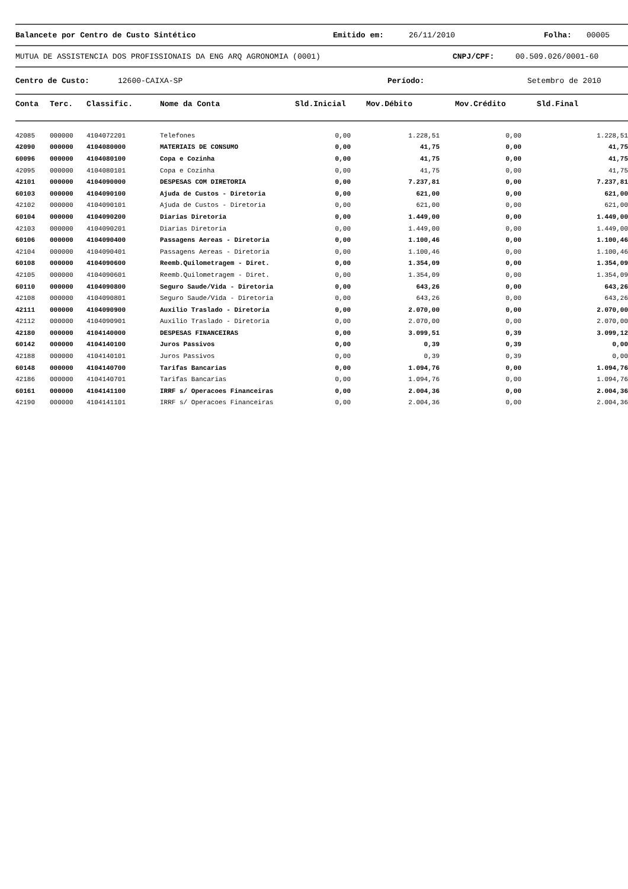Balancete por Centro de Custo Sintético Emitido em: 26/11/2010 Folha: 00005
MUTUA DE ASSISTENCIA DOS PROFISSIONAIS DA ENG ARQ AGRONOMIA (0001) CNPJ/CPF: 00.509.026/0001-60
Centro de Custo: 12600-CAIXA-SP Período: Setembro de 2010
| Conta | Terc. | Classific. | Nome da Conta | Sld.Inicial | Mov.Débito | Mov.Crédito | Sld.Final |
| --- | --- | --- | --- | --- | --- | --- | --- |
| 42085 | 000000 | 4104072201 | Telefones | 0,00 | 1.228,51 | 0,00 | 1.228,51 |
| 42090 | 000000 | 4104080000 | MATERIAIS DE CONSUMO | 0,00 | 41,75 | 0,00 | 41,75 |
| 60096 | 000000 | 4104080100 | Copa e Cozinha | 0,00 | 41,75 | 0,00 | 41,75 |
| 42095 | 000000 | 4104080101 | Copa e Cozinha | 0,00 | 41,75 | 0,00 | 41,75 |
| 42101 | 000000 | 4104090000 | DESPESAS COM DIRETORIA | 0,00 | 7.237,81 | 0,00 | 7.237,81 |
| 60103 | 000000 | 4104090100 | Ajuda de Custos - Diretoria | 0,00 | 621,00 | 0,00 | 621,00 |
| 42102 | 000000 | 4104090101 | Ajuda de Custos - Diretoria | 0,00 | 621,00 | 0,00 | 621,00 |
| 60104 | 000000 | 4104090200 | Diarias Diretoria | 0,00 | 1.449,00 | 0,00 | 1.449,00 |
| 42103 | 000000 | 4104090201 | Diarias Diretoria | 0,00 | 1.449,00 | 0,00 | 1.449,00 |
| 60106 | 000000 | 4104090400 | Passagens Aereas - Diretoria | 0,00 | 1.100,46 | 0,00 | 1.100,46 |
| 42104 | 000000 | 4104090401 | Passagens Aereas - Diretoria | 0,00 | 1.100,46 | 0,00 | 1.100,46 |
| 60108 | 000000 | 4104090600 | Reemb.Quilometragem - Diret. | 0,00 | 1.354,09 | 0,00 | 1.354,09 |
| 42105 | 000000 | 4104090601 | Reemb.Quilometragem - Diret. | 0,00 | 1.354,09 | 0,00 | 1.354,09 |
| 60110 | 000000 | 4104090800 | Seguro Saude/Vida - Diretoria | 0,00 | 643,26 | 0,00 | 643,26 |
| 42108 | 000000 | 4104090801 | Seguro Saude/Vida - Diretoria | 0,00 | 643,26 | 0,00 | 643,26 |
| 42111 | 000000 | 4104090900 | Auxilio Traslado - Diretoria | 0,00 | 2.070,00 | 0,00 | 2.070,00 |
| 42112 | 000000 | 4104090901 | Auxilio Traslado - Diretoria | 0,00 | 2.070,00 | 0,00 | 2.070,00 |
| 42180 | 000000 | 4104140000 | DESPESAS FINANCEIRAS | 0,00 | 3.099,51 | 0,39 | 3.099,12 |
| 60142 | 000000 | 4104140100 | Juros Passivos | 0,00 | 0,39 | 0,39 | 0,00 |
| 42188 | 000000 | 4104140101 | Juros Passivos | 0,00 | 0,39 | 0,39 | 0,00 |
| 60148 | 000000 | 4104140700 | Tarifas Bancarias | 0,00 | 1.094,76 | 0,00 | 1.094,76 |
| 42186 | 000000 | 4104140701 | Tarifas Bancarias | 0,00 | 1.094,76 | 0,00 | 1.094,76 |
| 60161 | 000000 | 4104141100 | IRRF s/ Operacoes Financeiras | 0,00 | 2.004,36 | 0,00 | 2.004,36 |
| 42190 | 000000 | 4104141101 | IRRF s/ Operacoes Financeiras | 0,00 | 2.004,36 | 0,00 | 2.004,36 |